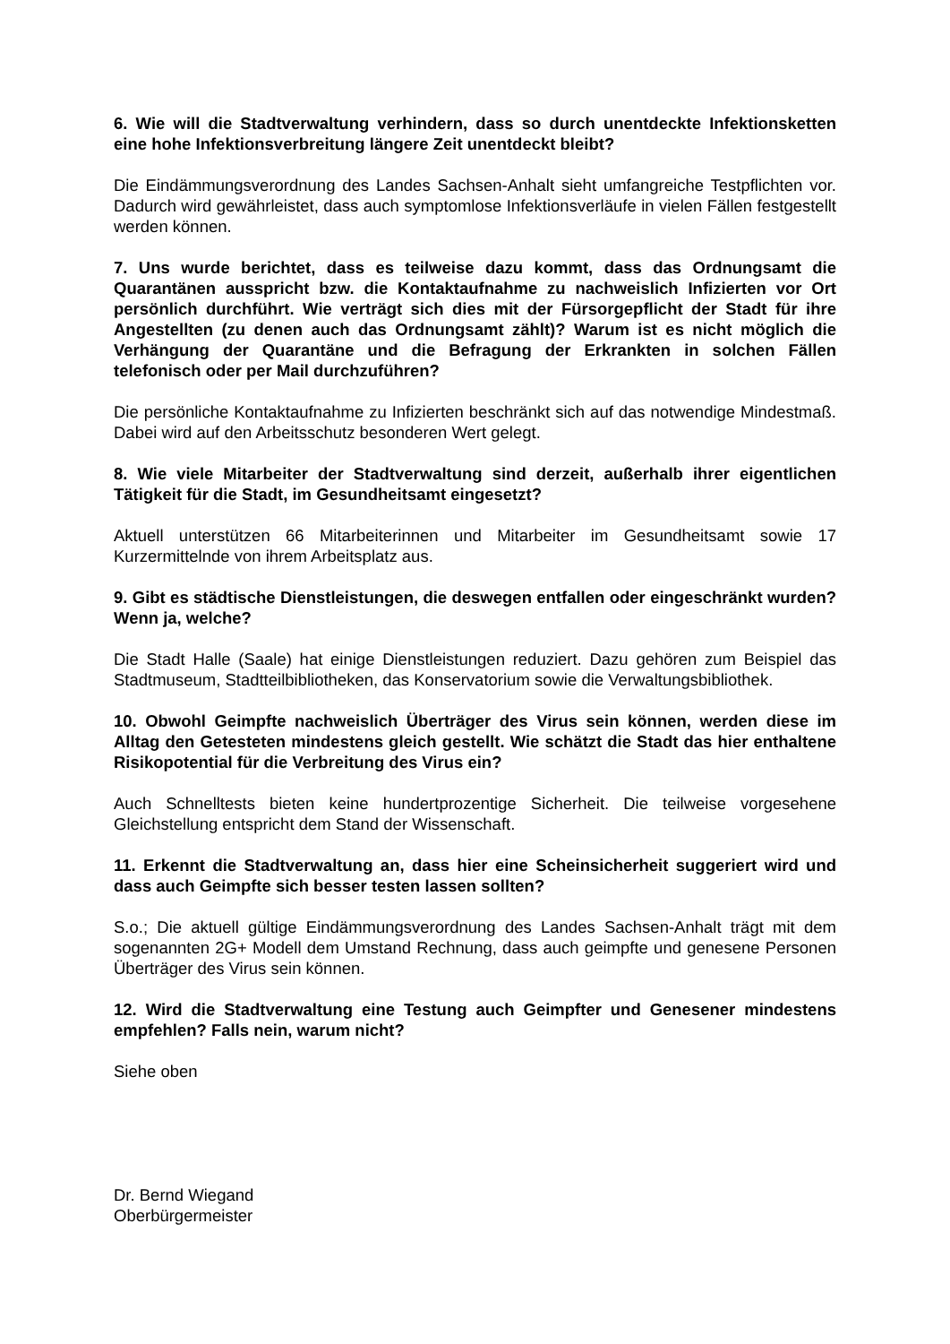6. Wie will die Stadtverwaltung verhindern, dass so durch unentdeckte Infektionsketten eine hohe Infektionsverbreitung längere Zeit unentdeckt bleibt?
Die Eindämmungsverordnung des Landes Sachsen-Anhalt sieht umfangreiche Testpflichten vor. Dadurch wird gewährleistet, dass auch symptomlose Infektionsverläufe in vielen Fällen festgestellt werden können.
7. Uns wurde berichtet, dass es teilweise dazu kommt, dass das Ordnungsamt die Quarantänen ausspricht bzw. die Kontaktaufnahme zu nachweislich Infizierten vor Ort persönlich durchführt. Wie verträgt sich dies mit der Fürsorgepflicht der Stadt für ihre Angestellten (zu denen auch das Ordnungsamt zählt)? Warum ist es nicht möglich die Verhängung der Quarantäne und die Befragung der Erkrankten in solchen Fällen telefonisch oder per Mail durchzuführen?
Die persönliche Kontaktaufnahme zu Infizierten beschränkt sich auf das notwendige Mindestmaß. Dabei wird auf den Arbeitsschutz besonderen Wert gelegt.
8. Wie viele Mitarbeiter der Stadtverwaltung sind derzeit, außerhalb ihrer eigentlichen Tätigkeit für die Stadt, im Gesundheitsamt eingesetzt?
Aktuell unterstützen 66 Mitarbeiterinnen und Mitarbeiter im Gesundheitsamt sowie 17 Kurzermittelnde von ihrem Arbeitsplatz aus.
9. Gibt es städtische Dienstleistungen, die deswegen entfallen oder eingeschränkt wurden? Wenn ja, welche?
Die Stadt Halle (Saale) hat einige Dienstleistungen reduziert. Dazu gehören zum Beispiel das Stadtmuseum, Stadtteilbibliotheken, das Konservatorium sowie die Verwaltungsbibliothek.
10. Obwohl Geimpfte nachweislich Überträger des Virus sein können, werden diese im Alltag den Getesteten mindestens gleich gestellt. Wie schätzt die Stadt das hier enthaltene Risikopotential für die Verbreitung des Virus ein?
Auch Schnelltests bieten keine hundertprozentige Sicherheit. Die teilweise vorgesehene Gleichstellung entspricht dem Stand der Wissenschaft.
11. Erkennt die Stadtverwaltung an, dass hier eine Scheinsicherheit suggeriert wird und dass auch Geimpfte sich besser testen lassen sollten?
S.o.; Die aktuell gültige Eindämmungsverordnung des Landes Sachsen-Anhalt trägt mit dem sogenannten 2G+ Modell dem Umstand Rechnung, dass auch geimpfte und genesene Personen Überträger des Virus sein können.
12. Wird die Stadtverwaltung eine Testung auch Geimpfter und Genesener mindestens empfehlen? Falls nein, warum nicht?
Siehe oben
Dr. Bernd Wiegand
Oberbürgermeister